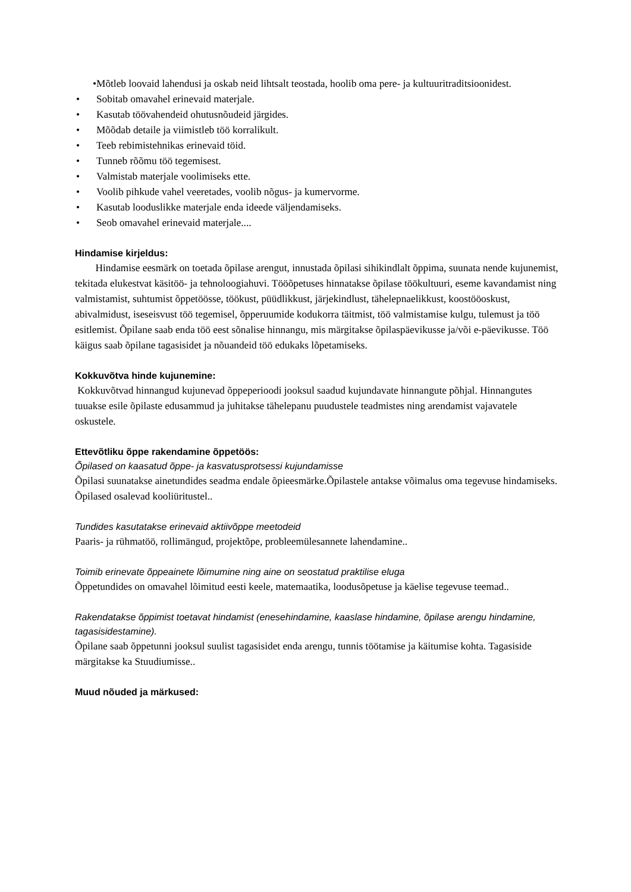•Mõtleb loovaid lahendusi ja oskab neid lihtsalt teostada, hoolib oma pere- ja kultuuritraditsioonidest.
• Sobitab omavahel erinevaid materjale.
• Kasutab töövahendeid ohutusnõudeid järgides.
• Mõõdab detaile ja viimistleb töö korralikult.
• Teeb rebimistehnikas erinevaid töid.
• Tunneb rõõmu töö tegemisest.
• Valmistab materjale voolimiseks ette.
• Voolib pihkude vahel veeretades, voolib nõgus- ja kumervorme.
• Kasutab looduslikke materjale enda ideede väljendamiseks.
• Seob omavahel erinevaid materjale....
Hindamise kirjeldus:
Hindamise eesmärk on toetada õpilase arengut, innustada õpilasi sihikindlalt õppima, suunata nende kujunemist, tekitada elukestvat käsitöö- ja tehnoloogiahuvi. Tööõpetuses hinnatakse õpilase töökultuuri, eseme kavandamist ning valmistamist, suhtumist õppetöösse, töökust, püüdlikkust, järjekindlust, tähelepnaelikkust, koostööoskust, abivalmidust, iseseisvust töö tegemisel, õpperuumide kodukorra täitmist, töö valmistamise kulgu, tulemust ja töö esitlemist. Õpilane saab enda töö eest sõnalise hinnangu, mis märgitakse õpilaspäevikusse ja/või e-päevikusse. Töö käigus saab õpilane tagasisidet ja nõuandeid töö edukaks lõpetamiseks.
Kokkuvõtva hinde kujunemine:
Kokkuvõtvad hinnangud kujunevad õppeperioodi jooksul saadud kujundavate hinnangute põhjal. Hinnangutes tuuakse esile õpilaste edusammud ja juhitakse tähelepanu puudustele teadmistes ning arendamist vajavatele oskustele.
Ettevõtliku õppe rakendamine õppetöös:
Õpilased on kaasatud õppe- ja kasvatusprotsessi kujundamisse
Õpilasi suunatakse ainetundides seadma endale õpieesmärke.Õpilastele antakse võimalus oma tegevuse hindamiseks. Õpilased osalevad kooliüritustel..
Tundides kasutatakse erinevaid aktiivõppe meetodeid
Paaris- ja rühmatöö, rollimängud, projektõpe, probleemülesannete lahendamine..
Toimib erinevate õppeainete lõimumine ning aine on seostatud praktilise eluga
Õppetundides on omavahel lõimitud eesti keele, matemaatika, loodusõpetuse ja käelise tegevuse teemad..
Rakendatakse õppimist toetavat hindamist (enesehindamine, kaaslase hindamine, õpilase arengu hindamine, tagasisidestamine).
Õpilane saab õppetunni jooksul suulist tagasisidet enda arengu, tunnis töötamise ja käitumise kohta. Tagasiside märgitakse ka Stuudiumisse..
Muud nõuded ja märkused: